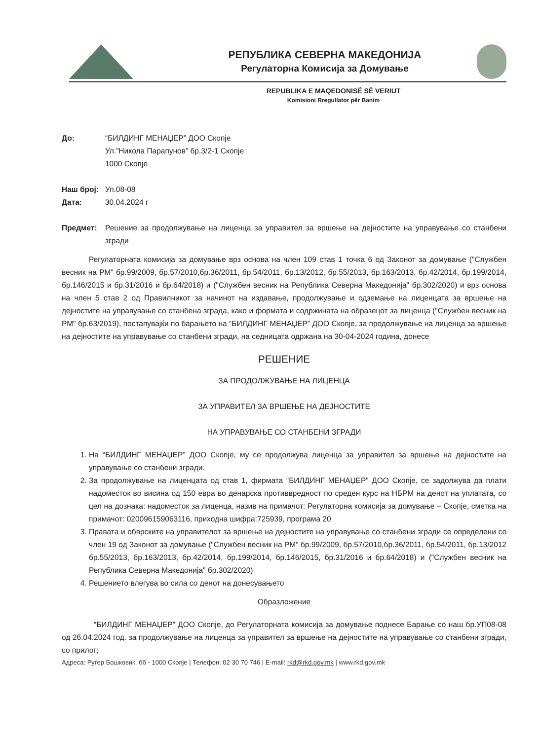РЕПУБЛИКА СЕВЕРНА МАКЕДОНИЈА
Регулаторна Комисија за Домување
REPUBLIKA E MAQEDONISË SË VERIUT
Komisioni Rregullator për Banim
До: “БИЛДИНГ МЕНАЏЕР” ДОО Скопје
Ул.”Никола Парапунов” бр.3/2-1 Скопје
1000 Скопје
Наш број: Уп.08-08
Дата: 30.04.2024 г
Предмет: Решение за продолжување на лиценца за управител за вршење на дејностите на управување со станбени згради
Регулаторната комисија за домување врз основа на член 109 став 1 точка 6 од Законот за домување ("Службен весник на РМ" бр.99/2009, бр.57/2010,бр.36/2011, бр.54/2011, бр.13/2012, бр.55/2013, бр.163/2013, бр.42/2014, бр.199/2014, бр.146/2015 и бр.31/2016 и бр.64/2018) и ("Службен весник на Република Северна Македонија" бр.302/2020) и врз основа на член 5 став 2 од Правилникот за начинот на издавање, продолжување и одземање на лиценцата за вршење на дејностите на управување со станбена зграда, како и формата и содржината на образецот за лиценца ("Службен весник на РМ" бр.63/2019), постапувајќи по барањето на “БИЛДИНГ МЕНАЏЕР” ДОО Скопје, за продолжување на лиценца за вршење на дејностите на управување со станбени згради, на седницата одржана на 30-04-2024 година, донесе
РЕШЕНИЕ
ЗА ПРОДОЛЖУВАЊЕ НА ЛИЦЕНЦА
ЗА УПРАВИТЕЛ ЗА ВРШЕЊЕ НА ДЕЈНОСТИТЕ
НА УПРАВУВАЊЕ СО СТАНБЕНИ ЗГРАДИ
1. На “БИЛДИНГ МЕНАЏЕР” ДОО Скопје, му се продолжува лиценца за управител за вршење на дејностите на управување со станбени згради.
2. За продолжување на лиценцата од став 1, фирмата “БИЛДИНГ МЕНАЏЕР” ДОО Скопје, се задолжува да плати надоместок во висина од 150 евра во денарска противвредност по среден курс на НБРМ на денот на уплатата, со цел на дознака: надоместок за лиценца, назив на примачот: Регулаторна комисија за домување – Скопје, сметка на примачот: 020096159063116, приходна шифра:725939, програма 20
3. Правата и обврските на управителот за вршење на дејностите на управување со станбени згради се определени со член 19 од Законот за домување ("Службен весник на РМ" бр.99/2009, бр.57/2010,бр.36/2011, бр.54/2011, бр.13/2012 бр.55/2013, бр.163/2013, бр.42/2014, бр.199/2014, бр.146/2015, бр.31/2016 и бр.64/2018) и ("Службен весник на Република Северна Македонија" бр.302/2020)
4. Решението влегува во сила со денот на донесувањето
Образложение
“БИЛДИНГ МЕНАЏЕР” ДОО Скопје, до Регулаторната комисија за домување поднесе Барање со наш бр.УП08-08 од 26.04.2024 год. за продолжување на лиценца за управител за вршење на дејностите на управување со станбени згради, со прилог:
Адреса: Руѓер Бошковиќ, бб - 1000 Скопје | Телефон: 02 30 70 746 | E-mail: rkd@rkd.gov.mk | www.rkd.gov.mk